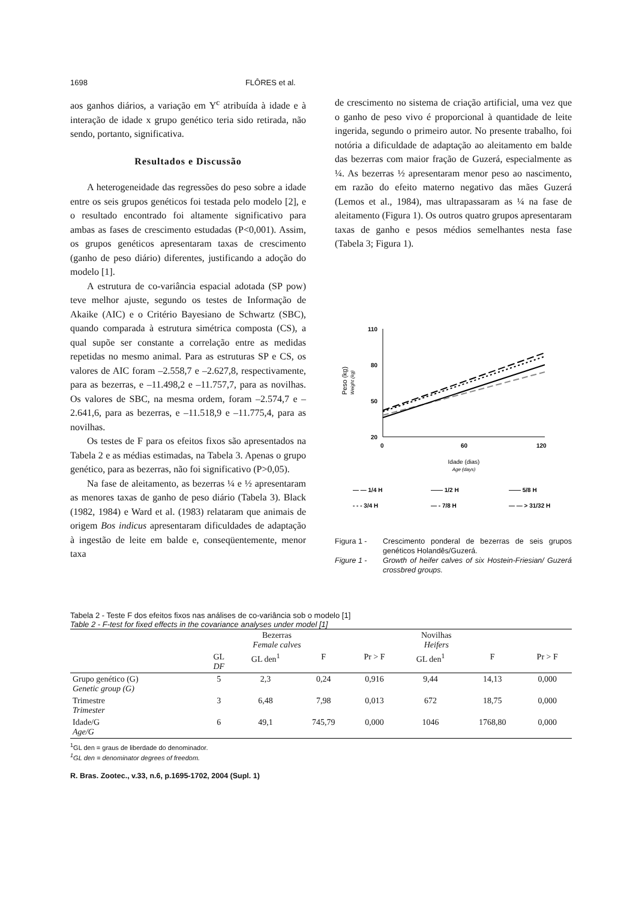1698 FLÔRES et al.
aos ganhos diários, a variação em Y<sup>c</sup> atribuída à idade e à interação de idade x grupo genético teria sido retirada, não sendo, portanto, significativa.
Resultados e Discussão
A heterogeneidade das regressões do peso sobre a idade entre os seis grupos genéticos foi testada pelo modelo [2], e o resultado encontrado foi altamente significativo para ambas as fases de crescimento estudadas (P<0,001). Assim, os grupos genéticos apresentaram taxas de crescimento (ganho de peso diário) diferentes, justificando a adoção do modelo [1].
A estrutura de co-variância espacial adotada (SP pow) teve melhor ajuste, segundo os testes de Informação de Akaike (AIC) e o Critério Bayesiano de Schwartz (SBC), quando comparada à estrutura simétrica composta (CS), a qual supõe ser constante a correlação entre as medidas repetidas no mesmo animal. Para as estruturas SP e CS, os valores de AIC foram –2.558,7 e –2.627,8, respectivamente, para as bezerras, e –11.498,2 e –11.757,7, para as novilhas. Os valores de SBC, na mesma ordem, foram –2.574,7 e –2.641,6, para as bezerras, e –11.518,9 e –11.775,4, para as novilhas.
Os testes de F para os efeitos fixos são apresentados na Tabela 2 e as médias estimadas, na Tabela 3. Apenas o grupo genético, para as bezerras, não foi significativo (P>0,05).
Na fase de aleitamento, as bezerras ¼ e ½ apresentaram as menores taxas de ganho de peso diário (Tabela 3). Black (1982, 1984) e Ward et al. (1983) relataram que animais de origem Bos indicus apresentaram dificuldades de adaptação à ingestão de leite em balde e, conseqüentemente, menor taxa
de crescimento no sistema de criação artificial, uma vez que o ganho de peso vivo é proporcional à quantidade de leite ingerida, segundo o primeiro autor. No presente trabalho, foi notória a dificuldade de adaptação ao aleitamento em balde das bezerras com maior fração de Guzerá, especialmente as ¼. As bezerras ½ apresentaram menor peso ao nascimento, em razão do efeito materno negativo das mães Guzerá (Lemos et al., 1984), mas ultrapassaram as ¼ na fase de aleitamento (Figura 1). Os outros quatro grupos apresentaram taxas de ganho e pesos médios semelhantes nesta fase (Tabela 3; Figura 1).
Peso (kg)
Weight (kg)
110
80
50
20
0
60
120
Idade (dias)
Age (days)
— — 1/4 H
—— 1/2 H
—— 5/8 H
- - - 3/4 H
— - 7/8 H
— — > 31/32 H
Figura 1 - Crescimento ponderal de bezerras de seis grupos genéticos Holandês/Guzerá.
Figure 1 - Growth of heifer calves of six Hostein-Friesian/ Guzerá crossbred groups.
Tabela 2 - Teste F dos efeitos fixos nas análises de co-variância sob o modelo [1]
Table 2 - F-test for fixed effects in the covariance analyses under model [1]
| | Bezerras Female calves | | | Novilhas Heifers | | | |
| --- | --- | --- | --- | --- | --- | --- | --- |
| | GL DF | GL den<sup>1</sup> | F | Pr > F | GL den<sup>1</sup> | F | Pr > F |
| Grupo genético (G) Genetic group (G) | 5 | 2,3 | 0,24 | 0,916 | 9,44 | 14,13 | 0,000 |
| Trimestre Trimester | 3 | 6,48 | 7,98 | 0,013 | 672 | 18,75 | 0,000 |
| Idade/G Age/G | 6 | 49,1 | 745,79 | 0,000 | 1046 | 1768,80 | 0,000 |
<sup>1</sup> GL den = graus de liberdade do denominador.
<sup>1</sup> GL den = denominator degrees of freedom.
R. Bras. Zootec., v.33, n.6, p.1695-1702, 2004 (Supl. 1)